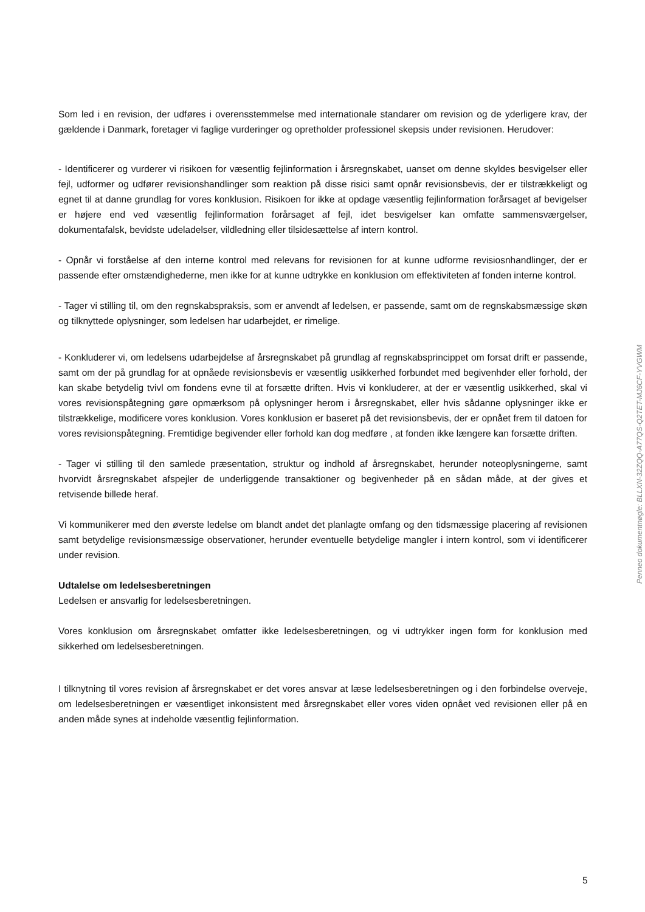Som led i en revision, der udføres i overensstemmelse med internationale standarer om revision og de yderligere krav, der gældende i Danmark, foretager vi faglige vurderinger og opretholder professionel skepsis under revisionen. Herudover:
- Identificerer og vurderer vi risikoen for væsentlig fejlinformation i årsregnskabet, uanset om denne skyldes besvigelser eller fejl, udformer og udfører revisionshandlinger som reaktion på disse risici samt opnår revisionsbevis, der er tilstrækkeligt og egnet til at danne grundlag for vores konklusion. Risikoen for ikke at opdage væsentlig fejlinformation forårsaget af bevigelser er højere end ved væsentlig fejlinformation forårsaget af fejl, idet besvigelser kan omfatte sammensværgelser, dokumentafalsk, bevidste udeladelser, vildledning eller tilsidesættelse af intern kontrol.
- Opnår vi forståelse af den interne kontrol med relevans for revisionen for at kunne udforme revisiosnhandlinger, der er passende efter omstændighederne, men ikke for at kunne udtrykke en konklusion om effektiviteten af fonden interne kontrol.
- Tager vi stilling til, om den regnskabspraksis, som er anvendt af ledelsen, er passende, samt om de regnskabsmæssige skøn og tilknyttede oplysninger, som ledelsen har udarbejdet, er rimelige.
- Konkluderer vi, om ledelsens udarbejdelse af årsregnskabet på grundlag af regnskabsprincippet om forsat drift er passende, samt om der på grundlag for at opnåede revisionsbevis er væsentlig usikkerhed forbundet med begivenhder eller forhold, der kan skabe betydelig tvivl om fondens evne til at forsætte driften. Hvis vi konkluderer, at der er væsentlig usikkerhed, skal vi vores revisionspåtegning gøre opmærksom på oplysninger herom i årsregnskabet, eller hvis sådanne oplysninger ikke er tilstrækkelige, modificere vores konklusion. Vores konklusion er baseret på det revisionsbevis, der er opnået frem til datoen for vores revisionspåtegning. Fremtidige begivender eller forhold kan dog medføre , at fonden ikke længere kan forsætte driften.
- Tager vi stilling til den samlede præsentation, struktur og indhold af årsregnskabet, herunder noteoplysningerne, samt hvorvidt årsregnskabet afspejler de underliggende transaktioner og begivenheder på en sådan måde, at der gives et retvisende billede heraf.
Vi kommunikerer med den øverste ledelse om blandt andet det planlagte omfang og den tidsmæssige placering af revisionen samt betydelige revisionsmæssige observationer, herunder eventuelle betydelige mangler i intern kontrol, som vi identificerer under revision.
Udtalelse om ledelsesberetningen
Ledelsen er ansvarlig for ledelsesberetningen.
Vores konklusion om årsregnskabet omfatter ikke ledelsesberetningen, og vi udtrykker ingen form for konklusion med sikkerhed om ledelsesberetningen.
I tilknytning til vores revision af årsregnskabet er det vores ansvar at læse ledelsesberetningen og i den forbindelse overveje, om ledelsesberetningen er væsentliget inkonsistent med årsregnskabet eller vores viden opnået ved revisionen eller på en anden måde synes at indeholde væsentlig fejlinformation.
Penneo dokumentnøgle: BLLXN-32ZQQ-A77QS-Q2TET-MJ6CF-YVGWM
5